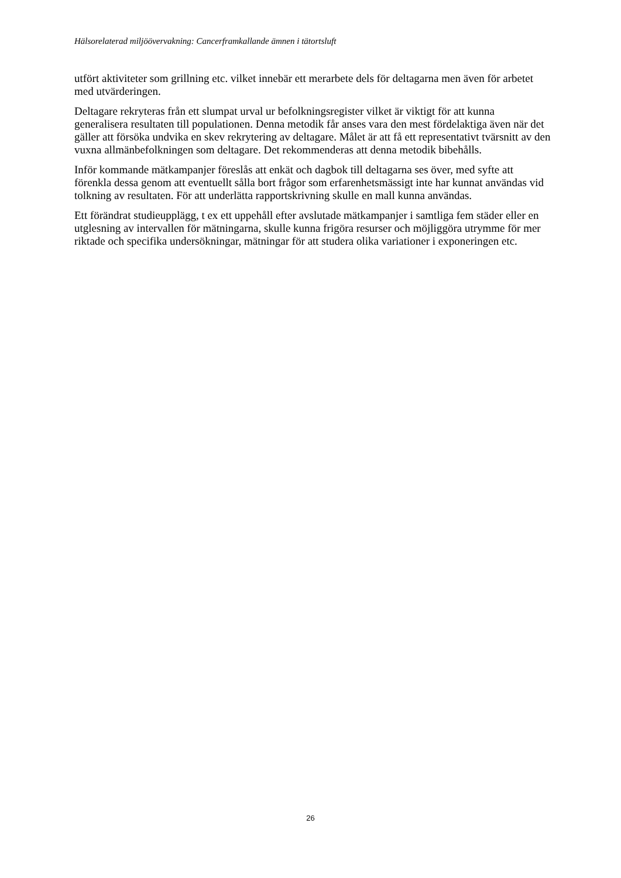Hälsorelaterad miljöövervakning: Cancerframkallande ämnen i tätortsluft
utfört aktiviteter som grillning etc. vilket innebär ett merarbete dels för deltagarna men även för arbetet med utvärderingen.
Deltagare rekryteras från ett slumpat urval ur befolkningsregister vilket är viktigt för att kunna generalisera resultaten till populationen. Denna metodik får anses vara den mest fördelaktiga även när det gäller att försöka undvika en skev rekrytering av deltagare. Målet är att få ett representativt tvärsnitt av den vuxna allmänbefolkningen som deltagare. Det rekommenderas att denna metodik bibehålls.
Inför kommande mätkampanjer föreslås att enkät och dagbok till deltagarna ses över, med syfte att förenkla dessa genom att eventuellt sålla bort frågor som erfarenhetsmässigt inte har kunnat användas vid tolkning av resultaten. För att underlätta rapportskrivning skulle en mall kunna användas.
Ett förändrat studieupplägg, t ex ett uppehåll efter avslutade mätkampanjer i samtliga fem städer eller en utglesning av intervallen för mätningarna, skulle kunna frigöra resurser och möjliggöra utrymme för mer riktade och specifika undersökningar, mätningar för att studera olika variationer i exponeringen etc.
26